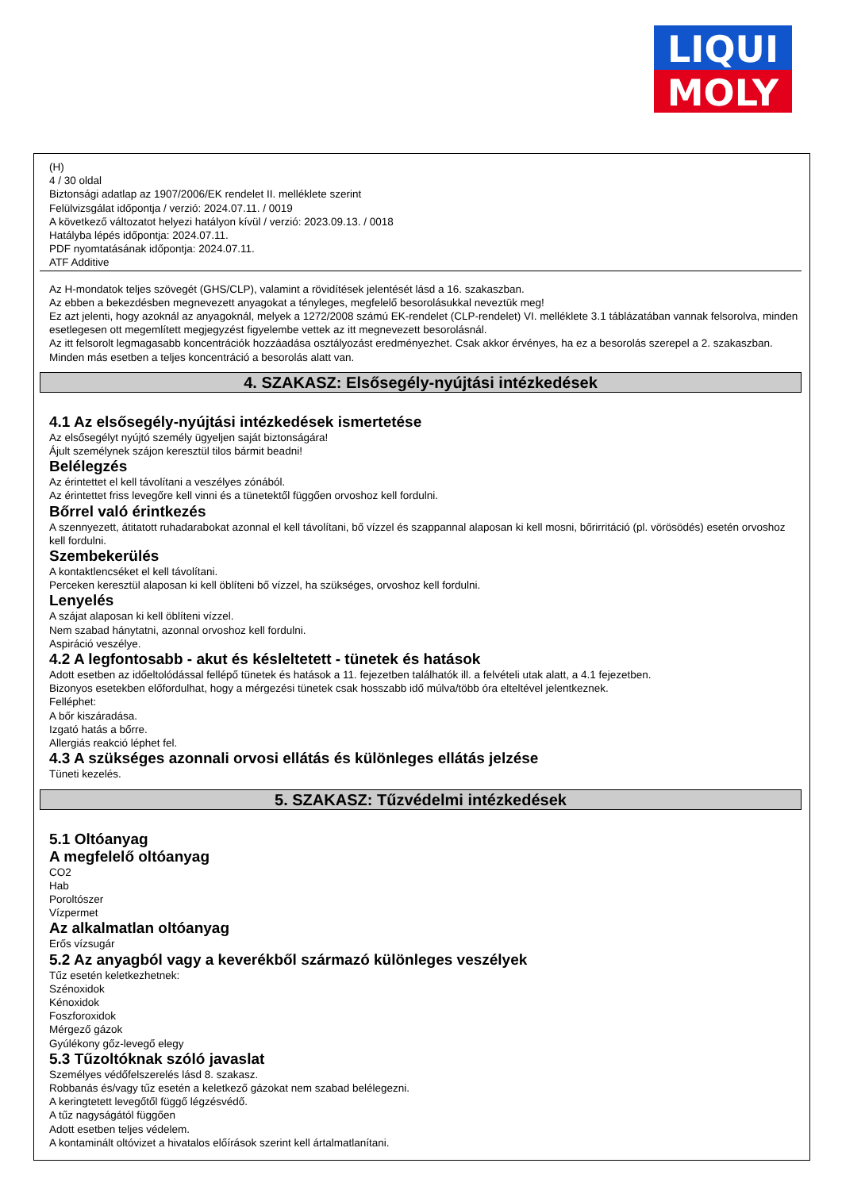LIQUI
MOLY
(H)
4 / 30 oldal
Biztonsági adatlap az 1907/2006/EK rendelet II. melléklete szerint
Felülvizsgálat időpontja / verzió: 2024.07.11. / 0019
A következő változatot helyezi hatályon kívül / verzió: 2023.09.13. / 0018
Hatályba lépés időpontja: 2024.07.11.
PDF nyomtatásának időpontja: 2024.07.11.
ATF Additive
Az H-mondatok teljes szövegét (GHS/CLP), valamint a rövidítések jelentését lásd a 16. szakaszban.
Az ebben a bekezdésben megnevezett anyagokat a tényleges, megfelelő besorolásukkal neveztük meg!
Ez azt jelenti, hogy azoknál az anyagoknál, melyek a 1272/2008 számú EK-rendelet (CLP-rendelet) VI. melléklete 3.1 táblázatában vannak felsorolva, minden esetlegesen ott megemlített megjegyzést figyelembe vettek az itt megnevezett besorolásnál.
Az itt felsorolt legmagasabb koncentrációk hozzáadása osztályozást eredményezhet. Csak akkor érvényes, ha ez a besorolás szerepel a 2. szakaszban. Minden más esetben a teljes koncentráció a besorolás alatt van.
4. SZAKASZ: Elsősegély-nyújtási intézkedések
4.1 Az elsősegély-nyújtási intézkedések ismertetése
Az elsősegélyt nyújtó személy ügyeljen saját biztonságára!
Ájult személynek szájon keresztül tilos bármit beadni!
Belélegzés
Az érintettet el kell távolítani a veszélyes zónából.
Az érintettet friss levegőre kell vinni és a tünetektől függően orvoshoz kell fordulni.
Bőrrel való érintkezés
A szennyezett, átitatott ruhadarabokat azonnal el kell távolítani, bő vízzel és szappannal alaposan ki kell mosni, bőrirritáció (pl. vörösödés) esetén orvoshoz kell fordulni.
Szembekerülés
A kontaktlencséket el kell távolítani.
Perceken keresztül alaposan ki kell öblíteni bő vízzel, ha szükséges, orvoshoz kell fordulni.
Lenyelés
A szájat alaposan ki kell öblíteni vízzel.
Nem szabad hánytatni, azonnal orvoshoz kell fordulni.
Aspiráció veszélye.
4.2 A legfontosabb - akut és késleltetett - tünetek és hatások
Adott esetben az időeltolódással fellépő tünetek és hatások a 11. fejezetben találhatók ill. a felvételi utak alatt, a 4.1 fejezetben.
Bizonyos esetekben előfordulhat, hogy a mérgezési tünetek csak hosszabb idő múlva/több óra elteltével jelentkeznek.
Felléphet:
A bőr kiszáradása.
Izgató hatás a bőrre.
Allergiás reakció léphet fel.
4.3 A szükséges azonnali orvosi ellátás és különleges ellátás jelzése
Tüneti kezelés.
5. SZAKASZ: Tűzvédelmi intézkedések
5.1 Oltóanyag
A megfelelő oltóanyag
CO2
Hab
Poroltószer
Vízpermet
Az alkalmatlan oltóanyag
Erős vízsugár
5.2 Az anyagból vagy a keverékből származó különleges veszélyek
Tűz esetén keletkezhetnek:
Szénoxidok
Kénoxidok
Foszforoxidok
Mérgező gázok
Gyúlékony gőz-levegő elegy
5.3 Tűzoltóknak szóló javaslat
Személyes védőfelszerelés lásd 8. szakasz.
Robbanás és/vagy tűz esetén a keletkező gázokat nem szabad belélegezni.
A keringtetett levegőtől függő légzésvédő.
A tűz nagyságától függően
Adott esetben teljes védelem.
A kontaminált oltóvizet a hivatalos előírások szerint kell ártalmatlanítani.